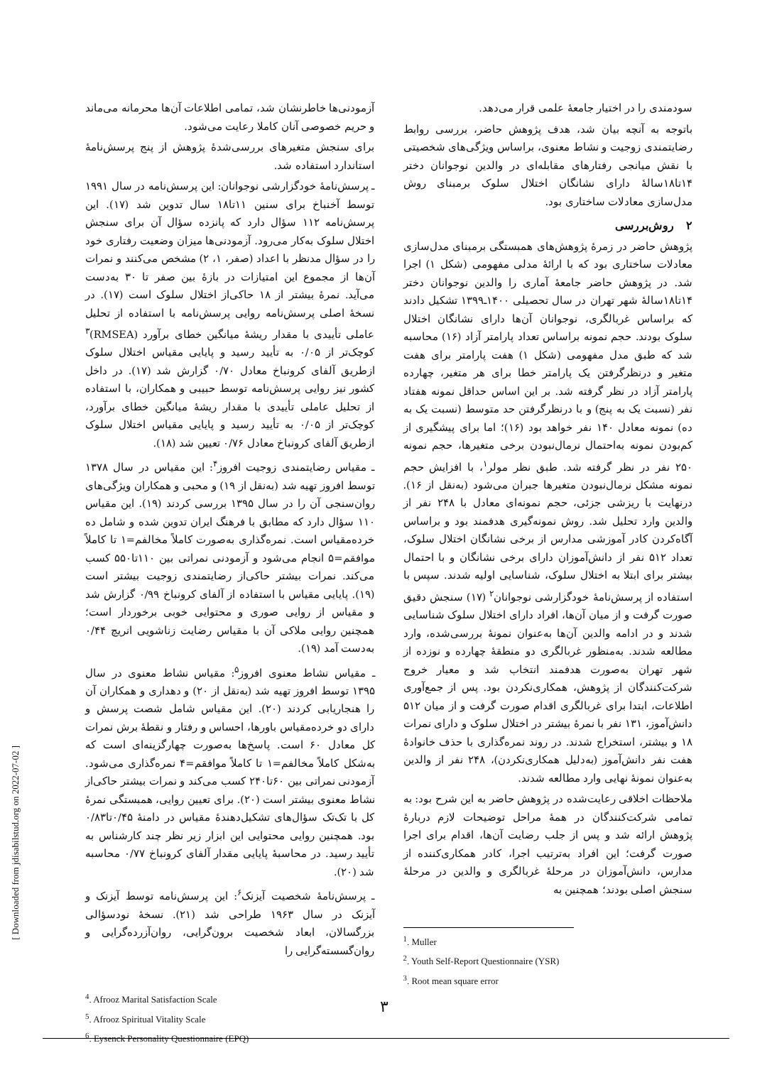سودمندی را در اختیار جامعهٔ علمی قرار می‌دهد.
باتوجه به آنچه بیان شد، هدف پژوهش حاضر، بررسی روابط رضایتمندی زوجیت و نشاط معنوی، براساس ویژگی‌های شخصیتی با نقش میانجی رفتارهای مقابله‌ای در والدین نوجوانان دختر ۱۴تا۱۸سالهٔ دارای نشانگان اختلال سلوک برمبنای روش مدل‌سازی معادلات ساختاری بود.
۲ روش‌بررسی
پژوهش حاضر در زمرهٔ پژوهش‌های همبستگی برمبنای مدل‌سازی معادلات ساختاری بود که با ارائهٔ مدلی مفهومی (شکل ۱) اجرا شد. در پژوهش حاضر جامعهٔ آماری را والدین نوجوانان دختر ۱۴تا۱۸سالهٔ شهر تهران در سال تحصیلی ۱۴۰۰ـ۱۳۹۹ تشکیل دادند که براساس غربالگری، نوجوانان آن‌ها دارای نشانگان اختلال سلوک بودند. حجم نمونه براساس تعداد پارامتر آزاد (۱۶) محاسبه شد که طبق مدل مفهومی (شکل ۱) هفت پارامتر برای هفت متغیر و درنظرگرفتن یک پارامتر خطا برای هر متغیر، چهارده پارامتر آزاد در نظر گرفته شد. بر این اساس حداقل نمونه هفتاد نفر (نسبت یک به پنج) و با درنظرگرفتن حد متوسط (نسبت یک به ده) نمونه معادل ۱۴۰ نفر خواهد بود (۱۶)؛ اما برای پیشگیری از کم‌بودن نمونه به‌احتمال نرمال‌نبودن برخی متغیرها، حجم نمونه ۲۵۰ نفر در نظر گرفته شد. طبق نظر مولر<sup>۱</sup>، با افزایش حجم نمونه مشکل نرمال‌نبودن متغیرها جبران می‌شود (به‌نقل از ۱۶). درنهایت با ریزشی جزئی، حجم نمونه‌ای معادل با ۲۴۸ نفر از والدین وارد تحلیل شد. روش نمونه‌گیری هدفمند بود و براساس آگاه‌کردن کادر آموزشی مدارس از برخی نشانگان اختلال سلوک، تعداد ۵۱۲ نفر از دانش‌آموزان دارای برخی نشانگان و با احتمال بیشتر برای ابتلا به اختلال سلوک، شناسایی اولیه شدند. سپس با استفاده از پرسش‌نامهٔ خودگزارشی نوجوانان<sup>۲</sup> (۱۷) سنجش دقیق صورت گرفت و از میان آن‌ها، افراد دارای اختلال سلوک شناسایی شدند و در ادامه والدین آن‌ها به‌عنوان نمونهٔ بررسی‌شده، وارد مطالعه شدند. به‌منظور غربالگری دو منطقهٔ چهارده و نوزده از شهر تهران به‌صورت هدفمند انتخاب شد و معیار خروج شرکت‌کنندگان از پژوهش، همکاری‌نکردن بود. پس از جمع‌آوری اطلاعات، ابتدا برای غربالگری اقدام صورت گرفت و از میان ۵۱۲ دانش‌آموز، ۱۳۱ نفر با نمرهٔ بیشتر در اختلال سلوک و دارای نمرات ۱۸ و بیشتر، استخراج شدند. در روند نمره‌گذاری با حذف خانوادهٔ هفت نفر دانش‌آموز (به‌دلیل همکاری‌نکردن)، ۲۴۸ نفر از والدین به‌عنوان نمونهٔ نهایی وارد مطالعه شدند.
ملاحظات اخلاقی رعایت‌شده در پژوهش حاضر به این شرح بود: به تمامی شرکت‌کنندگان در همهٔ مراحل توضیحات لازم دربارهٔ پژوهش ارائه شد و پس از جلب رضایت آن‌ها، اقدام برای اجرا صورت گرفت؛ این افراد به‌ترتیب اجرا، کادر همکاری‌کننده از مدارس، دانش‌آموزان در مرحلهٔ غربالگری و والدین در مرحلهٔ سنجش اصلی بودند؛ همچنین به
<sup>1</sup>. Muller
<sup>2</sup>. Youth Self-Report Questionnaire (YSR)
<sup>3</sup>. Root mean square error
آزمودنی‌ها خاطرنشان شد، تمامی اطلاعات آن‌ها محرمانه می‌ماند و حریم خصوصی آنان کاملا رعایت می‌شود.
برای سنجش متغیرهای بررسی‌شدهٔ پژوهش از پنج پرسش‌نامهٔ استاندارد استفاده شد.
ـ پرسش‌نامهٔ خودگزارشی نوجوانان: این پرسش‌نامه در سال ۱۹۹۱ توسط آخنباخ برای سنین ۱۱تا۱۸ سال تدوین شد (۱۷). این پرسش‌نامه ۱۱۲ سؤال دارد که پانزده سؤال آن برای سنجش اختلال سلوک به‌کار می‌رود. آزمودنی‌ها میزان وضعیت رفتاری خود را در سؤال مدنظر با اعداد (صفر، ۱، ۲) مشخص می‌کنند و نمرات آن‌ها از مجموع این امتیازات در بازهٔ بین صفر تا ۳۰ به‌دست می‌آید. نمرهٔ بیشتر از ۱۸ حاکی‌از اختلال سلوک است (۱۷). در نسخهٔ اصلی پرسش‌نامه روایی پرسش‌نامه با استفاده از تحلیل عاملی تأییدی با مقدار ریشهٔ میانگین خطای برآورد (RMSEA)<sup>۳</sup> کوچک‌تر از ۰/۰۵ به تأیید رسید و پایایی مقیاس اختلال سلوک ازطریق آلفای کرونباخ معادل ۰/۷۰ گزارش شد (۱۷). در داخل کشور نیز روایی پرسش‌نامه توسط حبیبی و همکاران، با استفاده از تحلیل عاملی تأییدی با مقدار ریشهٔ میانگین خطای برآورد، کوچک‌تر از ۰/۰۵ به تأیید رسید و پایایی مقیاس اختلال سلوک ازطریق آلفای کرونباخ معادل ۰/۷۶ تعیین شد (۱۸).
ـ مقیاس رضایتمندی زوجیت افروز<sup>۴</sup>: این مقیاس در سال ۱۳۷۸ توسط افروز تهیه شد (به‌نقل از ۱۹) و محبی و همکاران ویژگی‌های روان‌سنجی آن را در سال ۱۳۹۵ بررسی کردند (۱۹). این مقیاس ۱۱۰ سؤال دارد که مطابق با فرهنگ ایران تدوین شده و شامل ده خرده‌مقیاس است. نمره‌گذاری به‌صورت کاملاً مخالفم=۱ تا کاملاً موافقم=۵ انجام می‌شود و آزمودنی نمراتی بین ۱۱۰تا۵۵۰ کسب می‌کند. نمرات بیشتر حاکی‌از رضایتمندی زوجیت بیشتر است (۱۹). پایایی مقیاس با استفاده از آلفای کرونباخ ۰/۹۹ گزارش شد و مقیاس از روایی صوری و محتوایی خوبی برخوردار است؛ همچنین روایی ملاکی آن با مقیاس رضایت زناشویی انریچ ۰/۴۴ به‌دست آمد (۱۹).
ـ مقیاس نشاط معنوی افروز<sup>۵</sup>: مقیاس نشاط معنوی در سال ۱۳۹۵ توسط افروز تهیه شد (به‌نقل از ۲۰) و دهداری و همکاران آن را هنجاریابی کردند (۲۰). این مقیاس شامل شصت پرسش و دارای دو خرده‌مقیاس باورها، احساس و رفتار و نقطهٔ برش نمرات کل معادل ۶۰ است. پاسخ‌ها به‌صورت چهارگزینه‌ای است که به‌شکل کاملاً مخالفم=۱ تا کاملاً موافقم=۴ نمره‌گذاری می‌شود. آزمودنی نمراتی بین ۶۰تا۲۴۰ کسب می‌کند و نمرات بیشتر حاکی‌از نشاط معنوی بیشتر است (۲۰). برای تعیین روایی، همبستگی نمرهٔ کل با تک‌تک سؤال‌های تشکیل‌دهندهٔ مقیاس در دامنهٔ ۰/۴۵تا۰/۸۳ بود. همچنین روایی محتوایی این ابزار زیر نظر چند کارشناس به تأیید رسید. در محاسبهٔ پایایی مقدار آلفای کرونباخ ۰/۷۷ محاسبه شد (۲۰).
ـ پرسش‌نامهٔ شخصیت آیزنک<sup>۶</sup>: این پرسش‌نامه توسط آیزنک و آیزنک در سال ۱۹۶۳ طراحی شد (۲۱). نسخهٔ نودسؤالی بزرگسالان، ابعاد شخصیت برون‌گرایی، روان‌آزرده‌گرایی و روان‌گسسته‌گرایی را
<sup>4</sup>. Afrooz Marital Satisfaction Scale
<sup>5</sup>. Afrooz Spiritual Vitality Scale
<sup>6</sup>. Eysenck Personality Questionnaire (EPQ)
۳
[ Downloaded from jdisabilstud.org on 2022-07-02 ]